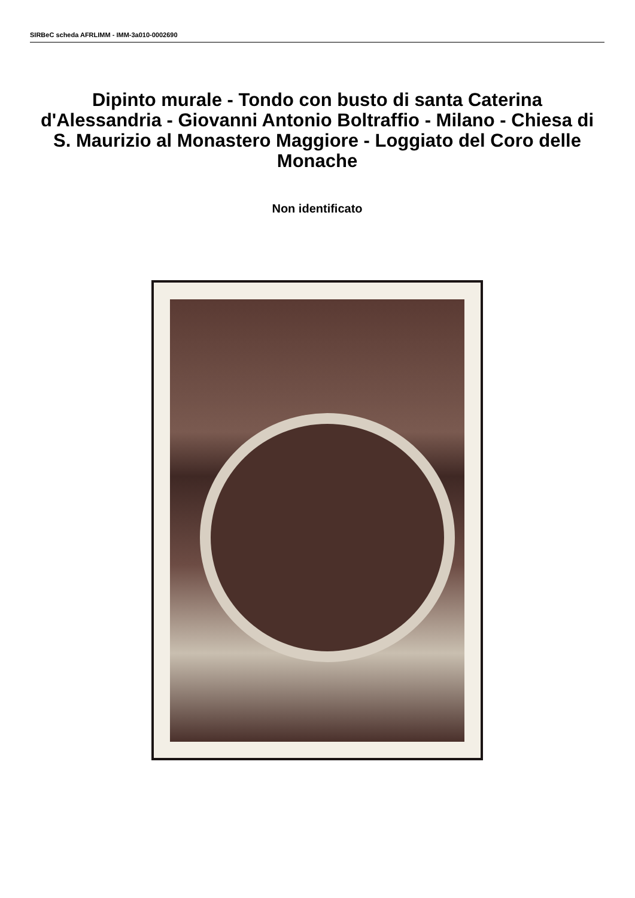SIRBeC scheda AFRLIMM - IMM-3a010-0002690
Dipinto murale - Tondo con busto di santa Caterina d'Alessandria - Giovanni Antonio Boltraffio - Milano - Chiesa di S. Maurizio al Monastero Maggiore - Loggiato del Coro delle Monache
Non identificato